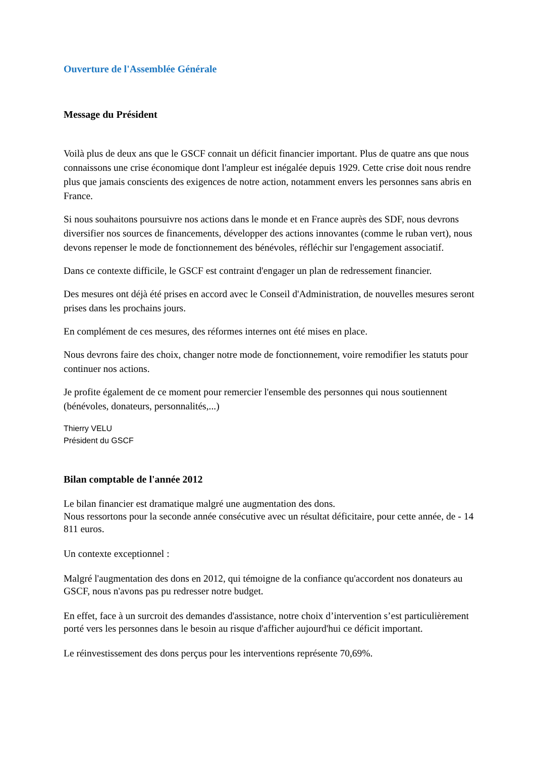Ouverture de l'Assemblée Générale
Message du Président
Voilà plus de deux ans que le GSCF connait un déficit financier important. Plus de quatre ans que nous connaissons une crise économique dont l'ampleur est inégalée depuis 1929. Cette crise doit nous rendre plus que jamais conscients des exigences de notre action, notamment envers les personnes sans abris en France.
Si nous souhaitons poursuivre nos actions dans le monde et en France auprès des SDF, nous devrons diversifier nos sources de financements, développer des actions innovantes (comme le ruban vert), nous devons repenser le mode de fonctionnement des bénévoles, réfléchir sur l'engagement associatif.
Dans ce contexte difficile, le GSCF est contraint d'engager un plan de redressement financier.
Des mesures ont déjà été prises en accord avec le Conseil d'Administration, de nouvelles mesures seront prises dans les prochains jours.
En complément de ces mesures, des réformes internes ont été mises en place.
Nous devrons faire des choix, changer notre mode de fonctionnement, voire remodifier les statuts pour continuer nos actions.
Je profite également de ce moment pour remercier l'ensemble des personnes qui nous soutiennent (bénévoles, donateurs, personnalités,...)
Thierry VELU
Président du GSCF
Bilan comptable de l'année 2012
Le bilan financier est dramatique malgré une augmentation des dons.
Nous ressortons pour la seconde année consécutive avec un résultat déficitaire, pour cette année, de - 14 811 euros.
Un contexte exceptionnel :
Malgré l'augmentation des dons en 2012, qui témoigne de la confiance qu'accordent nos donateurs au GSCF, nous n'avons pas pu redresser notre budget.
En effet, face à un surcroit des demandes d'assistance, notre choix d’intervention s’est particulièrement porté vers les personnes dans le besoin au risque d'afficher aujourd'hui ce déficit important.
Le réinvestissement des dons perçus pour les interventions représente 70,69%.